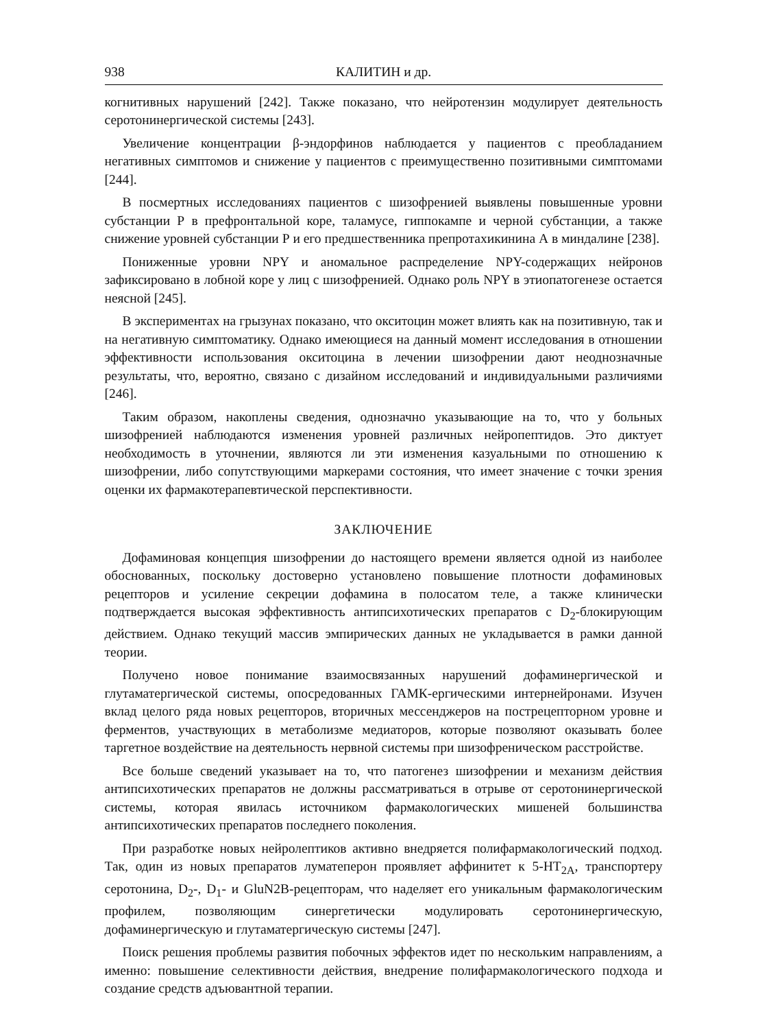938 КАЛИТИН и др.
когнитивных нарушений [242]. Также показано, что нейротензин модулирует деятельность серотонинергической системы [243].
Увеличение концентрации β-эндорфинов наблюдается у пациентов с преобладанием негативных симптомов и снижение у пациентов с преимущественно позитивными симптомами [244].
В посмертных исследованиях пациентов с шизофренией выявлены повышенные уровни субстанции Р в префронтальной коре, таламусе, гиппокампе и черной субстанции, а также снижение уровней субстанции Р и его предшественника препротахикинина А в миндалине [238].
Пониженные уровни NPY и аномальное распределение NPY-содержащих нейронов зафиксировано в лобной коре у лиц с шизофренией. Однако роль NPY в этиопатогенезе остается неясной [245].
В экспериментах на грызунах показано, что окситоцин может влиять как на позитивную, так и на негативную симптоматику. Однако имеющиеся на данный момент исследования в отношении эффективности использования окситоцина в лечении шизофрении дают неоднозначные результаты, что, вероятно, связано с дизайном исследований и индивидуальными различиями [246].
Таким образом, накоплены сведения, однозначно указывающие на то, что у больных шизофренией наблюдаются изменения уровней различных нейропептидов. Это диктует необходимость в уточнении, являются ли эти изменения казуальными по отношению к шизофрении, либо сопутствующими маркерами состояния, что имеет значение с точки зрения оценки их фармакотерапевтической перспективности.
ЗАКЛЮЧЕНИЕ
Дофаминовая концепция шизофрении до настоящего времени является одной из наиболее обоснованных, поскольку достоверно установлено повышение плотности дофаминовых рецепторов и усиление секреции дофамина в полосатом теле, а также клинически подтверждается высокая эффективность антипсихотических препаратов с D<sub>2</sub>-блокирующим действием. Однако текущий массив эмпирических данных не укладывается в рамки данной теории.
Получено новое понимание взаимосвязанных нарушений дофаминергической и глутаматергической системы, опосредованных ГАМК-ергическими интернейронами. Изучен вклад целого ряда новых рецепторов, вторичных мессенджеров на пострецепторном уровне и ферментов, участвующих в метаболизме медиаторов, которые позволяют оказывать более таргетное воздействие на деятельность нервной системы при шизофреническом расстройстве.
Все больше сведений указывает на то, что патогенез шизофрении и механизм действия антипсихотических препаратов не должны рассматриваться в отрыве от серотонинергической системы, которая явилась источником фармакологических мишеней большинства антипсихотических препаратов последнего поколения.
При разработке новых нейролептиков активно внедряется полифармакологический подход. Так, один из новых препаратов луматеперон проявляет аффинитет к 5-HT<sub>2A</sub>, транспортеру серотонина, D<sub>2</sub>-, D<sub>1</sub>- и GluN2B-рецепторам, что наделяет его уникальным фармакологическим профилем, позволяющим синергетически модулировать серотонинергическую, дофаминергическую и глутаматергическую системы [247].
Поиск решения проблемы развития побочных эффектов идет по нескольким направлениям, а именно: повышение селективности действия, внедрение полифармакологического подхода и создание средств адъювантной терапии.